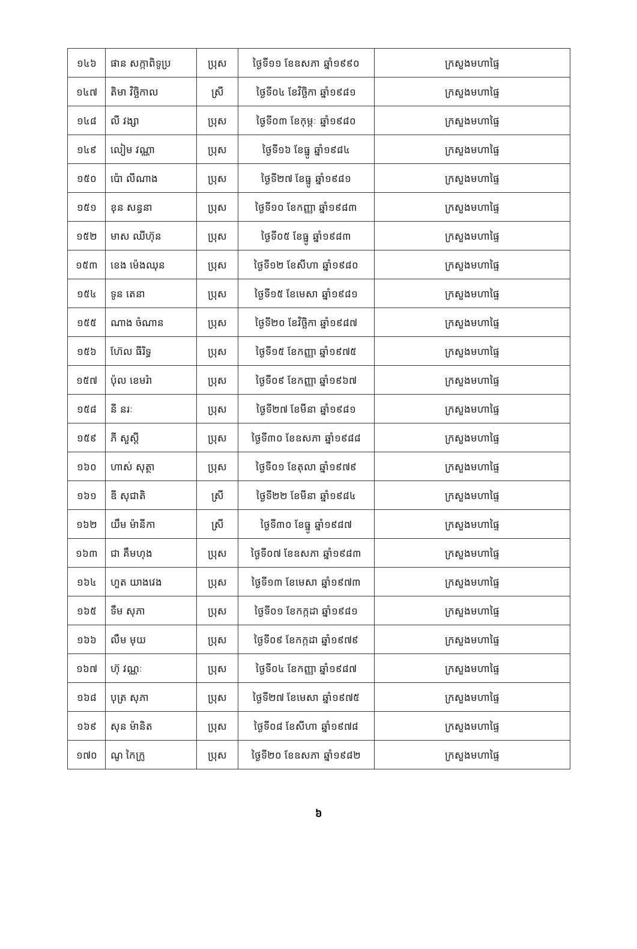| ១៤៦ | ផាន សក្កាពិទូប្រ | ប្រុស | ថ្ងៃទី១១ ខែឧសភា ឆ្នាំ១៩៩០ | ក្រសួងមហាផ្ទៃ |
| ១៤៧ | តិមា វិច្ឆិកាល | ស្រី | ថ្ងៃទី០៤ ខែវិច្ឆិកា ឆ្នាំ១៩៨១ | ក្រសួងមហាផ្ទៃ |
| ១៤៨ | លី វង្សា | ប្រុស | ថ្ងៃទី០៣ ខែកុម្ភៈ ឆ្នាំ១៩៨០ | ក្រសួងមហាផ្ទៃ |
| ១៤៩ | លៀម វណ្ណា | ប្រុស | ថ្ងៃទី១៦ ខែធ្នូ ឆ្នាំ១៩៨៤ | ក្រសួងមហាផ្ទៃ |
| ១៥០ | ប៉ោ លីណាង | ប្រុស | ថ្ងៃទី២៧ ខែធ្នូ ឆ្នាំ១៩៨១ | ក្រសួងមហាផ្ទៃ |
| ១៥១ | ខុន សន្ធនា | ប្រុស | ថ្ងៃទី១០ ខែកញ្ញា ឆ្នាំ១៩៨៣ | ក្រសួងមហាផ្ទៃ |
| ១៥២ | មាស ឈីហ៊ុន | ប្រុស | ថ្ងៃទី០៥ ខែធ្នូ ឆ្នាំ១៩៨៣ | ក្រសួងមហាផ្ទៃ |
| ១៥៣ | ខេង ម៉េងឈុន | ប្រុស | ថ្ងៃទី១២ ខែសីហា ឆ្នាំ១៩៨០ | ក្រសួងមហាផ្ទៃ |
| ១៥៤ | ទូន តេនា | ប្រុស | ថ្ងៃទី១៥ ខែមេសា ឆ្នាំ១៩៨១ | ក្រសួងមហាផ្ទៃ |
| ១៥៥ | ណាង ចំណាន | ប្រុស | ថ្ងៃទី២០ ខែវិច្ឆិកា ឆ្នាំ១៩៨៧ | ក្រសួងមហាផ្ទៃ |
| ១៥៦ | ហ៊ែល ធីរិទ្ធ | ប្រុស | ថ្ងៃទី១៥ ខែកញ្ញា ឆ្នាំ១៩៧៥ | ក្រសួងមហាផ្ទៃ |
| ១៥៧ | ប៉ុល ខេមរ៉ា | ប្រុស | ថ្ងៃទី០៩ ខែកញ្ញា ឆ្នាំ១៩៦៧ | ក្រសួងមហាផ្ទៃ |
| ១៥៨ | នី នរៈ | ប្រុស | ថ្ងៃទី២៧ ខែមីនា ឆ្នាំ១៩៨១ | ក្រសួងមហាផ្ទៃ |
| ១៥៩ | ភី សួស្តី | ប្រុស | ថ្ងៃទី៣០ ខែឧសភា ឆ្នាំ១៩៨៨ | ក្រសួងមហាផ្ទៃ |
| ១៦០ | ហាស់ សុត្ថា | ប្រុស | ថ្ងៃទី០១ ខែតុលា ឆ្នាំ១៩៧៩ | ក្រសួងមហាផ្ទៃ |
| ១៦១ | ឌី សុជាតិ | ស្រី | ថ្ងៃទី២២ ខែមីនា ឆ្នាំ១៩៨៤ | ក្រសួងមហាផ្ទៃ |
| ១៦២ | យឹម ម៉ានីកា | ស្រី | ថ្ងៃទី៣០ ខែធ្នូ ឆ្នាំ១៩៨៧ | ក្រសួងមហាផ្ទៃ |
| ១៦៣ | ជា គឹមហុង | ប្រុស | ថ្ងៃទី០៧ ខែឧសភា ឆ្នាំ១៩៨៣ | ក្រសួងមហាផ្ទៃ |
| ១៦៤ | ហួត យាងវេង | ប្រុស | ថ្ងៃទី១៣ ខែមេសា ឆ្នាំ១៩៧៣ | ក្រសួងមហាផ្ទៃ |
| ១៦៥ | ទឹម សុភា | ប្រុស | ថ្ងៃទី០១ ខែកក្កដា ឆ្នាំ១៩៨១ | ក្រសួងមហាផ្ទៃ |
| ១៦៦ | លឹម មុយ | ប្រុស | ថ្ងៃទី០៩ ខែកក្កដា ឆ្នាំ១៩៧៩ | ក្រសួងមហាផ្ទៃ |
| ១៦៧ | ហ៊ុ វណ្ណៈ | ប្រុស | ថ្ងៃទី០៤ ខែកញ្ញា ឆ្នាំ១៩៨៧ | ក្រសួងមហាផ្ទៃ |
| ១៦៨ | បុត្រ សុភា | ប្រុស | ថ្ងៃទី២៧ ខែមេសា ឆ្នាំ១៩៧៥ | ក្រសួងមហាផ្ទៃ |
| ១៦៩ | សុន ម៉ានិត | ប្រុស | ថ្ងៃទី០៨ ខែសីហា ឆ្នាំ១៩៧៨ | ក្រសួងមហាផ្ទៃ |
| ១៧០ | ណូ កៃក្រូ | ប្រុស | ថ្ងៃទី២០ ខែឧសភា ឆ្នាំ១៩៨២ | ក្រសួងមហាផ្ទៃ |
៦